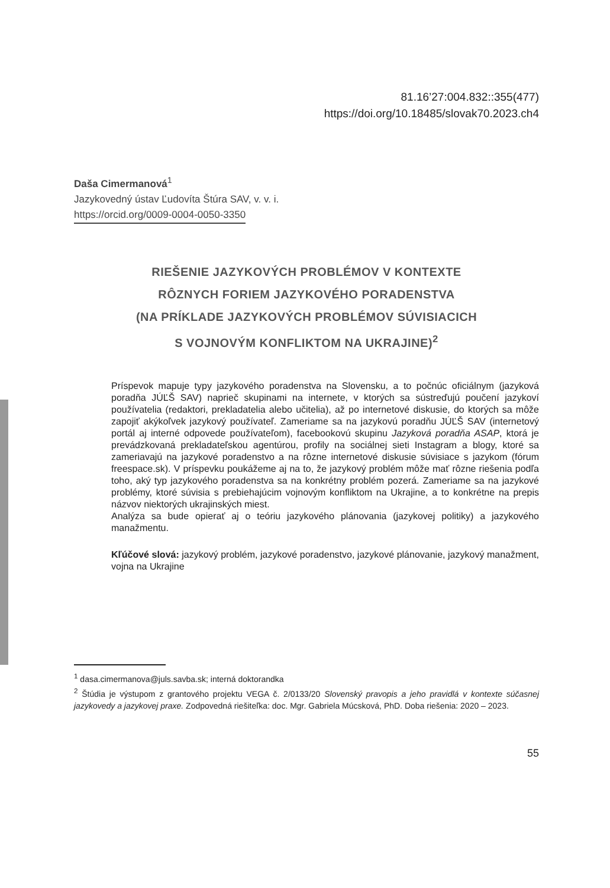81.16’27:004.832::355(477)
https://doi.org/10.18485/slovak70.2023.ch4
Daša Cimermanová<sup>1</sup>
Jazykovedný ústav Ľudovíta Štúra SAV, v. v. i.
https://orcid.org/0009-0004-0050-3350
RIEŠENIE JAZYKOVÝCH PROBLÉMOV V KONTEXTE
RÔZNYCH FORIEM JAZYKOVÉHO PORADENSTVA
(NA PRÍKLADE JAZYKOVÝCH PROBLÉMOV SÚVISIACICH
S VOJNOVÝM KONFLIKTOM NA UKRAJINE)<sup>2</sup>
Príspevok mapuje typy jazykového poradenstva na Slovensku, a to počnúc oficiálnym (jazyková poradňa JÚĽŠ SAV) naprieč skupinami na internete, v ktorých sa sústreďujú poučení jazykoví používatelia (redaktori, prekladatelia alebo učitelia), až po internetové diskusie, do ktorých sa môže zapojiť akýkoľvek jazykový používateľ. Zameriame sa na jazykovú poradňu JÚĽŠ SAV (internetový portál aj interné odpovede používateľom), facebookovú skupinu Jazyková poradňa ASAP, ktorá je prevádzkovaná prekladateľskou agentúrou, profily na sociálnej sieti Instagram a blogy, ktoré sa zameriavajú na jazykové poradenstvo a na rôzne internetové diskusie súvisiace s jazykom (fórum freespace.sk). V príspevku poukážeme aj na to, že jazykový problém môže mať rôzne riešenia podľa toho, aký typ jazykového poradenstva sa na konkrétny problém pozerá. Zameriame sa na jazykové problémy, ktoré súvisia s prebiehajúcim vojnovým konfliktom na Ukrajine, a to konkrétne na prepis názvov niektorých ukrajinských miest.
Analýza sa bude opierať aj o teóriu jazykového plánovania (jazykovej politiky) a jazykového manažmentu.
Kľúčové slová: jazykový problém, jazykové poradenstvo, jazykové plánovanie, jazykový manažment, vojna na Ukrajine
<sup>1</sup> dasa.cimermanova@juls.savba.sk; interná doktorandka
<sup>2</sup> Štúdia je výstupom z grantového projektu VEGA č. 2/0133/20 Slovenský pravopis a jeho pravidlá v kontexte súčasnej jazykovedy a jazykovej praxe. Zodpovedná riešiteľka: doc. Mgr. Gabriela Múcsková, PhD. Doba riešenia: 2020 – 2023.
55